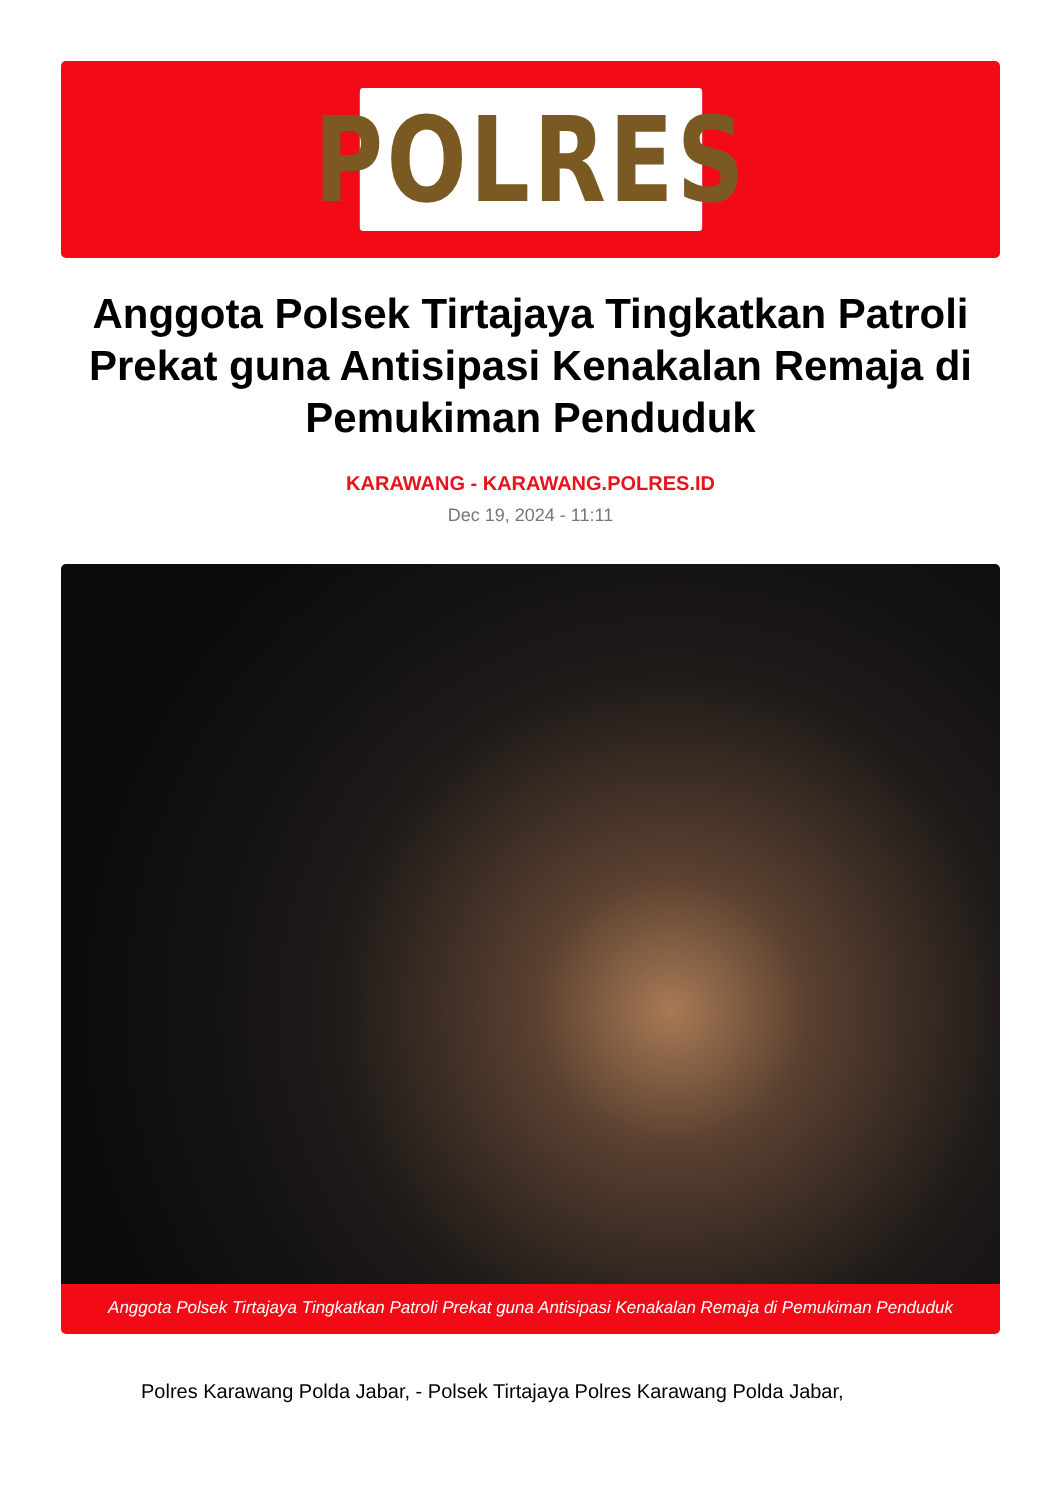POLRES
Anggota Polsek Tirtajaya Tingkatkan Patroli Prekat guna Antisipasi Kenakalan Remaja di Pemukiman Penduduk
KARAWANG - KARAWANG.POLRES.ID
Dec 19, 2024 - 11:11
Anggota Polsek Tirtajaya Tingkatkan Patroli Prekat guna Antisipasi Kenakalan Remaja di Pemukiman Penduduk
Polres Karawang Polda Jabar, - Polsek Tirtajaya Polres Karawang Polda Jabar,